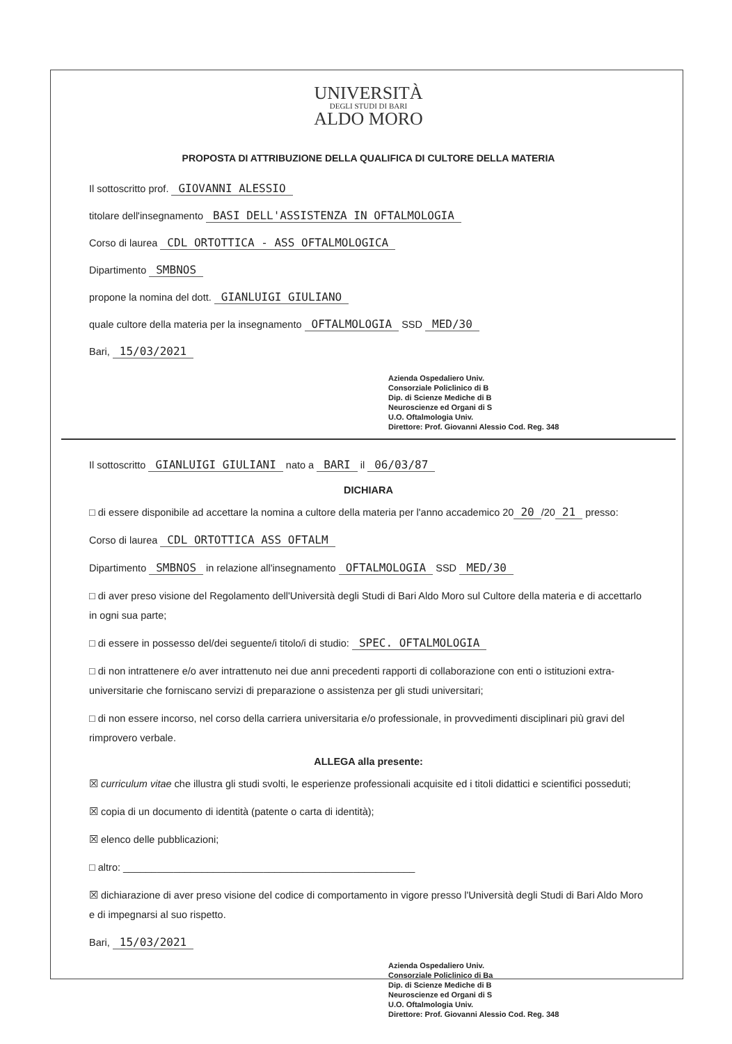UNIVERSITÀ
DEGLI STUDI DI BARI
ALDO MORO
PROPOSTA DI ATTRIBUZIONE DELLA QUALIFICA DI CULTORE DELLA MATERIA
Il sottoscritto prof. GIOVANNI ALESSIO
titolare dell'insegnamento BASI DELL'ASSISTENZA IN OFTALMOLOGIA
Corso di laurea CDL ORTOTTICA - ASS OFTALMOLOGICA
Dipartimento SMBNOS
propone la nomina del dott. GIANLUIGI GIULIANO
quale cultore della materia per la insegnamento OFTALMOLOGIA SSD MED/30
Bari, 15/03/2021
Azienda Ospedaliero Univ.
Consorziale Policlinico di B
Dip. di Scienze Mediche di B
Neuroscienze ed Organi di S
U.O. Oftalmologia Univ.
Direttore: Prof. Giovanni Alessio Cod. Reg. 348
Il sottoscritto GIANLUIGI GIULIANI nato a BARI il 06/03/87
DICHIARA
□ di essere disponibile ad accettare la nomina a cultore della materia per l'anno accademico 20 20 /20 21 presso:
Corso di laurea CDL ORTOTTICA ASS OFTALM
Dipartimento SMBNOS in relazione all'insegnamento OFTALMOLOGIA SSD MED/30
□ di aver preso visione del Regolamento dell'Università degli Studi di Bari Aldo Moro sul Cultore della materia e di accettarlo in ogni sua parte;
□ di essere in possesso del/dei seguente/i titolo/i di studio: SPEC. OFTALMOLOGIA
□ di non intrattenere e/o aver intrattenuto nei due anni precedenti rapporti di collaborazione con enti o istituzioni extra-universitarie che forniscano servizi di preparazione o assistenza per gli studi universitari;
□ di non essere incorso, nel corso della carriera universitaria e/o professionale, in provvedimenti disciplinari più gravi del rimprovero verbale.
ALLEGA alla presente:
☒ curriculum vitae che illustra gli studi svolti, le esperienze professionali acquisite ed i titoli didattici e scientifici posseduti;
☒ copia di un documento di identità (patente o carta di identità);
☒ elenco delle pubblicazioni;
□ altro: ____________________________________________________
☒ dichiarazione di aver preso visione del codice di comportamento in vigore presso l'Università degli Studi di Bari Aldo Moro e di impegnarsi al suo rispetto.
Bari, 15/03/2021
Azienda Ospedaliero Univ.
Consorziale Policlinico di Ba
Dip. di Scienze Mediche di B
Neuroscienze ed Organi di S
U.O. Oftalmologia Univ.
Direttore: Prof. Giovanni Alessio Cod. Reg. 348